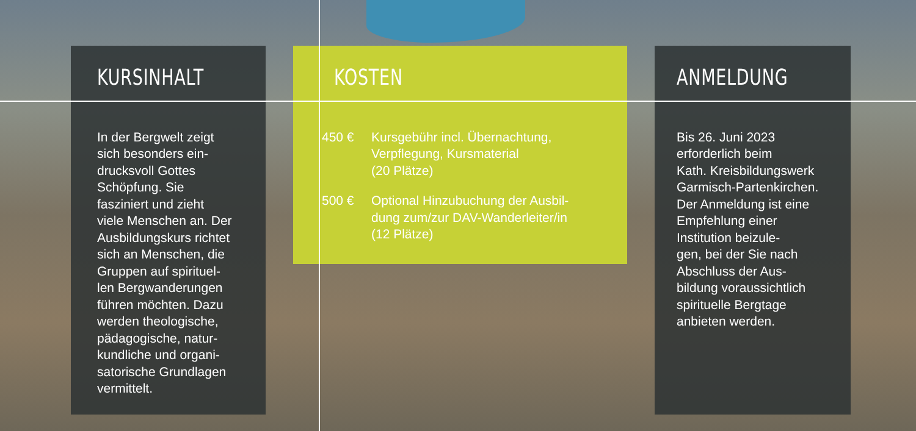KURSINHALT
In der Bergwelt zeigt
sich besonders ein-
drucksvoll Gottes
Schöpfung. Sie
fasziniert und zieht
viele Menschen an. Der
Ausbildungskurs richtet
sich an Menschen, die
Gruppen auf spirituel-
len Bergwanderungen
führen möchten. Dazu
werden theologische,
pädagogische, natur-
kundliche und organi-
satorische Grundlagen
vermittelt.
KOSTEN
450 € Kursgebühr incl. Übernachtung,
Verpflegung, Kursmaterial
(20 Plätze)
500 € Optional Hinzubuchung der Ausbil-
dung zum/zur DAV-Wanderleiter/in
(12 Plätze)
ANMELDUNG
Bis 26. Juni 2023
erforderlich beim
Kath. Kreisbildungswerk
Garmisch-Partenkirchen.
Der Anmeldung ist eine
Empfehlung einer
Institution beizule-
gen, bei der Sie nach
Abschluss der Aus-
bildung voraussichtlich
spirituelle Bergtage
anbieten werden.